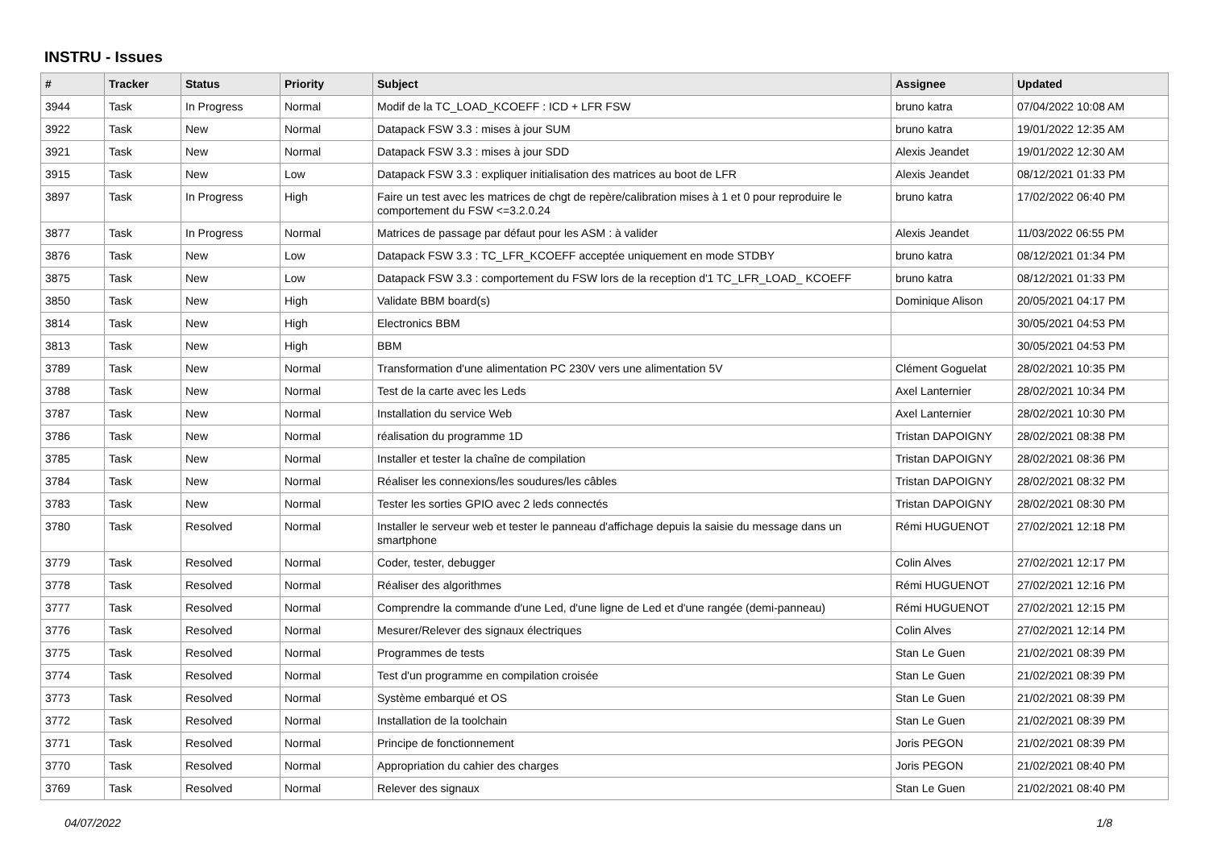INSTRU - Issues
| # | Tracker | Status | Priority | Subject | Assignee | Updated |
| --- | --- | --- | --- | --- | --- | --- |
| 3944 | Task | In Progress | Normal | Modif de la TC_LOAD_KCOEFF : ICD + LFR FSW | bruno katra | 07/04/2022 10:08 AM |
| 3922 | Task | New | Normal | Datapack FSW 3.3 : mises à jour SUM | bruno katra | 19/01/2022 12:35 AM |
| 3921 | Task | New | Normal | Datapack FSW 3.3 : mises à jour SDD | Alexis Jeandet | 19/01/2022 12:30 AM |
| 3915 | Task | New | Low | Datapack FSW 3.3 : expliquer initialisation des matrices au boot de LFR | Alexis Jeandet | 08/12/2021 01:33 PM |
| 3897 | Task | In Progress | High | Faire un test avec les matrices de chgt de repère/calibration mises à 1 et 0 pour reproduire le comportement du FSW <=3.2.0.24 | bruno katra | 17/02/2022 06:40 PM |
| 3877 | Task | In Progress | Normal | Matrices de passage par défaut pour les ASM : à valider | Alexis Jeandet | 11/03/2022 06:55 PM |
| 3876 | Task | New | Low | Datapack FSW 3.3 : TC_LFR_KCOEFF acceptée uniquement en mode STDBY | bruno katra | 08/12/2021 01:34 PM |
| 3875 | Task | New | Low | Datapack FSW 3.3 : comportement du FSW lors de la reception d'1 TC_LFR_LOAD_ KCOEFF | bruno katra | 08/12/2021 01:33 PM |
| 3850 | Task | New | High | Validate BBM board(s) | Dominique Alison | 20/05/2021 04:17 PM |
| 3814 | Task | New | High | Electronics BBM | | 30/05/2021 04:53 PM |
| 3813 | Task | New | High | BBM | | 30/05/2021 04:53 PM |
| 3789 | Task | New | Normal | Transformation d'une alimentation PC 230V vers une alimentation 5V | Clément Goguelat | 28/02/2021 10:35 PM |
| 3788 | Task | New | Normal | Test de la carte avec les Leds | Axel Lanternier | 28/02/2021 10:34 PM |
| 3787 | Task | New | Normal | Installation du service Web | Axel Lanternier | 28/02/2021 10:30 PM |
| 3786 | Task | New | Normal | réalisation du programme 1D | Tristan DAPOIGNY | 28/02/2021 08:38 PM |
| 3785 | Task | New | Normal | Installer et tester la chaîne de compilation | Tristan DAPOIGNY | 28/02/2021 08:36 PM |
| 3784 | Task | New | Normal | Réaliser les connexions/les soudures/les câbles | Tristan DAPOIGNY | 28/02/2021 08:32 PM |
| 3783 | Task | New | Normal | Tester les sorties GPIO avec 2 leds connectés | Tristan DAPOIGNY | 28/02/2021 08:30 PM |
| 3780 | Task | Resolved | Normal | Installer le serveur web et tester le panneau d'affichage depuis la saisie du message dans un smartphone | Rémi HUGUENOT | 27/02/2021 12:18 PM |
| 3779 | Task | Resolved | Normal | Coder, tester, debugger | Colin Alves | 27/02/2021 12:17 PM |
| 3778 | Task | Resolved | Normal | Réaliser des algorithmes | Rémi HUGUENOT | 27/02/2021 12:16 PM |
| 3777 | Task | Resolved | Normal | Comprendre la commande d'une Led, d'une ligne de Led et d'une rangée (demi-panneau) | Rémi HUGUENOT | 27/02/2021 12:15 PM |
| 3776 | Task | Resolved | Normal | Mesurer/Relever des signaux électriques | Colin Alves | 27/02/2021 12:14 PM |
| 3775 | Task | Resolved | Normal | Programmes de tests | Stan Le Guen | 21/02/2021 08:39 PM |
| 3774 | Task | Resolved | Normal | Test d'un programme en compilation croisée | Stan Le Guen | 21/02/2021 08:39 PM |
| 3773 | Task | Resolved | Normal | Système embarqué et OS | Stan Le Guen | 21/02/2021 08:39 PM |
| 3772 | Task | Resolved | Normal | Installation de la toolchain | Stan Le Guen | 21/02/2021 08:39 PM |
| 3771 | Task | Resolved | Normal | Principe de fonctionnement | Joris PEGON | 21/02/2021 08:39 PM |
| 3770 | Task | Resolved | Normal | Appropriation du cahier des charges | Joris PEGON | 21/02/2021 08:40 PM |
| 3769 | Task | Resolved | Normal | Relever des signaux | Stan Le Guen | 21/02/2021 08:40 PM |
04/07/2022 1/8